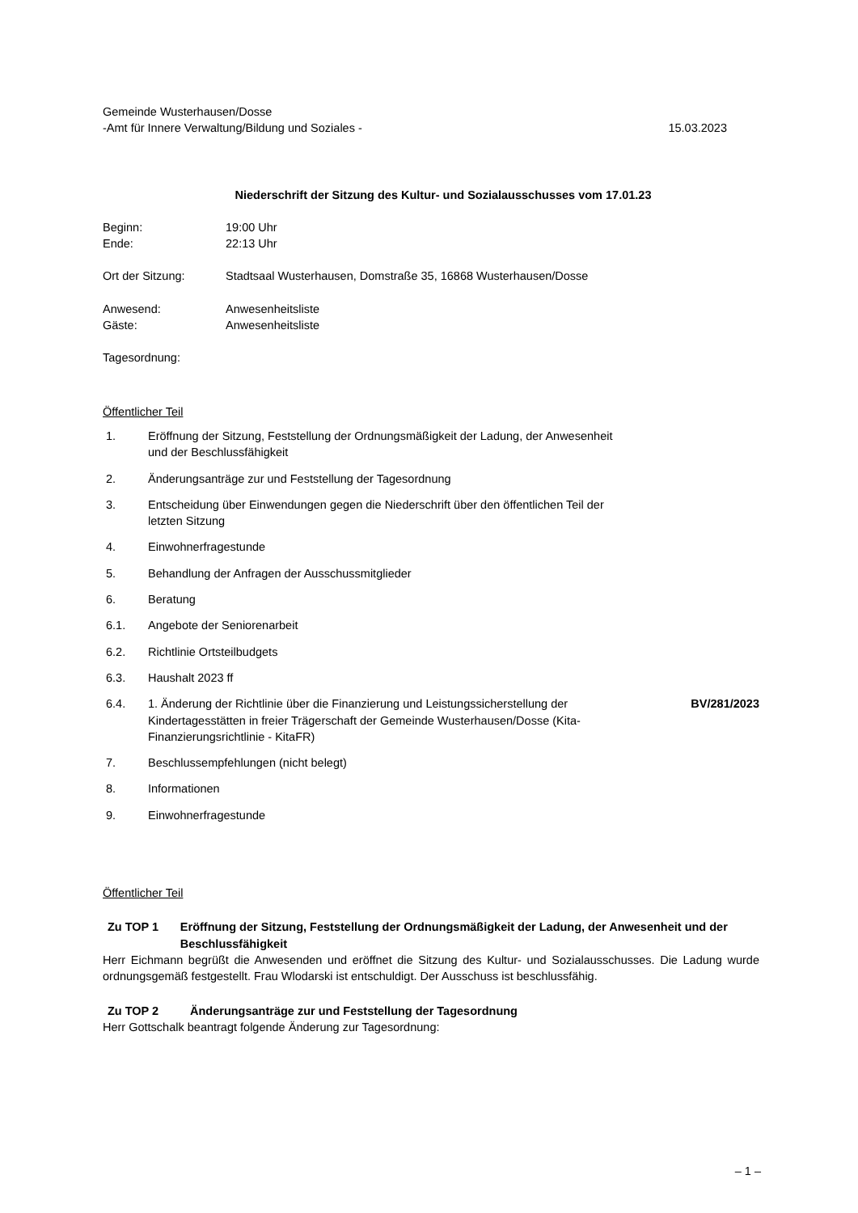Gemeinde Wusterhausen/Dosse
-Amt für Innere Verwaltung/Bildung und Soziales -
15.03.2023
Niederschrift der Sitzung des Kultur- und Sozialausschusses vom 17.01.23
Beginn:
Ende:
19:00 Uhr
22:13 Uhr
Ort der Sitzung: Stadtsaal Wusterhausen, Domstraße 35, 16868 Wusterhausen/Dosse
Anwesend:
Gäste:
Anwesenheitsliste
Anwesenheitsliste
Tagesordnung:
Öffentlicher Teil
| 1. | Eröffnung der Sitzung, Feststellung der Ordnungsmäßigkeit der Ladung, der Anwesenheit und der Beschlussfähigkeit | |
| 2. | Änderungsanträge zur und Feststellung der Tagesordnung | |
| 3. | Entscheidung über Einwendungen gegen die Niederschrift über den öffentlichen Teil der letzten Sitzung | |
| 4. | Einwohnerfragestunde | |
| 5. | Behandlung der Anfragen der Ausschussmitglieder | |
| 6. | Beratung | |
| 6.1. | Angebote der Seniorenarbeit | |
| 6.2. | Richtlinie Ortsteilbudgets | |
| 6.3. | Haushalt 2023 ff | |
| 6.4. | 1. Änderung der Richtlinie über die Finanzierung und Leistungssicherstellung der Kindertagesstätten in freier Trägerschaft der Gemeinde Wusterhausen/Dosse (Kita- Finanzierungsrichtlinie - KitaFR) | BV/281/2023 |
| 7. | Beschlussempfehlungen (nicht belegt) | |
| 8. | Informationen | |
| 9. | Einwohnerfragestunde | |
Öffentlicher Teil
Zu TOP 1 Eröffnung der Sitzung, Feststellung der Ordnungsmäßigkeit der Ladung, der Anwesenheit und der Beschlussfähigkeit
Herr Eichmann begrüßt die Anwesenden und eröffnet die Sitzung des Kultur- und Sozialausschusses. Die Ladung wurde ordnungsgemäß festgestellt. Frau Wlodarski ist entschuldigt. Der Ausschuss ist beschlussfähig.
Zu TOP 2 Änderungsanträge zur und Feststellung der Tagesordnung
Herr Gottschalk beantragt folgende Änderung zur Tagesordnung:
– 1 –